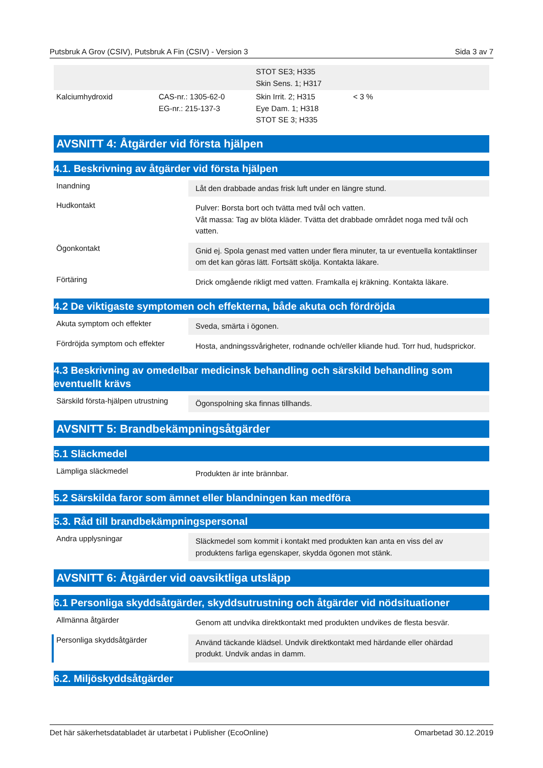Putsbruk A Grov (CSIV), Putsbruk A Fin (CSIV) - Version 3 Sida 3 av 7
| | | STOT SE3; H335 Skin Sens. 1; H317 | |
| Kalciumhydroxid | CAS-nr.: 1305-62-0 EG-nr.: 215-137-3 | Skin Irrit. 2; H315 Eye Dam. 1; H318 STOT SE 3; H335 | < 3 % |
AVSNITT 4: Åtgärder vid första hjälpen
4.1. Beskrivning av åtgärder vid första hjälpen
Inandning
Låt den drabbade andas frisk luft under en längre stund.
Hudkontakt
Pulver: Borsta bort och tvätta med tvål och vatten.
Våt massa: Tag av blöta kläder. Tvätta det drabbade området noga med tvål och vatten.
Ögonkontakt
Gnid ej. Spola genast med vatten under flera minuter, ta ur eventuella kontaktlinser om det kan göras lätt. Fortsätt skölja. Kontakta läkare.
Förtäring
Drick omgående rikligt med vatten. Framkalla ej kräkning. Kontakta läkare.
4.2 De viktigaste symptomen och effekterna, både akuta och fördröjda
Akuta symptom och effekter
Sveda, smärta i ögonen.
Fördröjda symptom och effekter
Hosta, andningssvårigheter, rodnande och/eller kliande hud. Torr hud, hudsprickor.
4.3 Beskrivning av omedelbar medicinsk behandling och särskild behandling som eventuellt krävs
Särskild första-hjälpen utrustning
Ögonspolning ska finnas tillhands.
AVSNITT 5: Brandbekämpningsåtgärder
5.1 Släckmedel
Lämpliga släckmedel
Produkten är inte brännbar.
5.2 Särskilda faror som ämnet eller blandningen kan medföra
5.3. Råd till brandbekämpningspersonal
Andra upplysningar
Släckmedel som kommit i kontakt med produkten kan anta en viss del av produktens farliga egenskaper, skydda ögonen mot stänk.
AVSNITT 6: Åtgärder vid oavsiktliga utsläpp
6.1 Personliga skyddsåtgärder, skyddsutrustning och åtgärder vid nödsituationer
Allmänna åtgärder
Genom att undvika direktkontakt med produkten undvikes de flesta besvär.
Personliga skyddsåtgärder
Använd täckande klädsel. Undvik direktkontakt med härdande eller ohärdad produkt. Undvik andas in damm.
6.2. Miljöskyddsåtgärder
Det här säkerhetsdatabladet är utarbetat i Publisher (EcoOnline) Omarbetad 30.12.2019